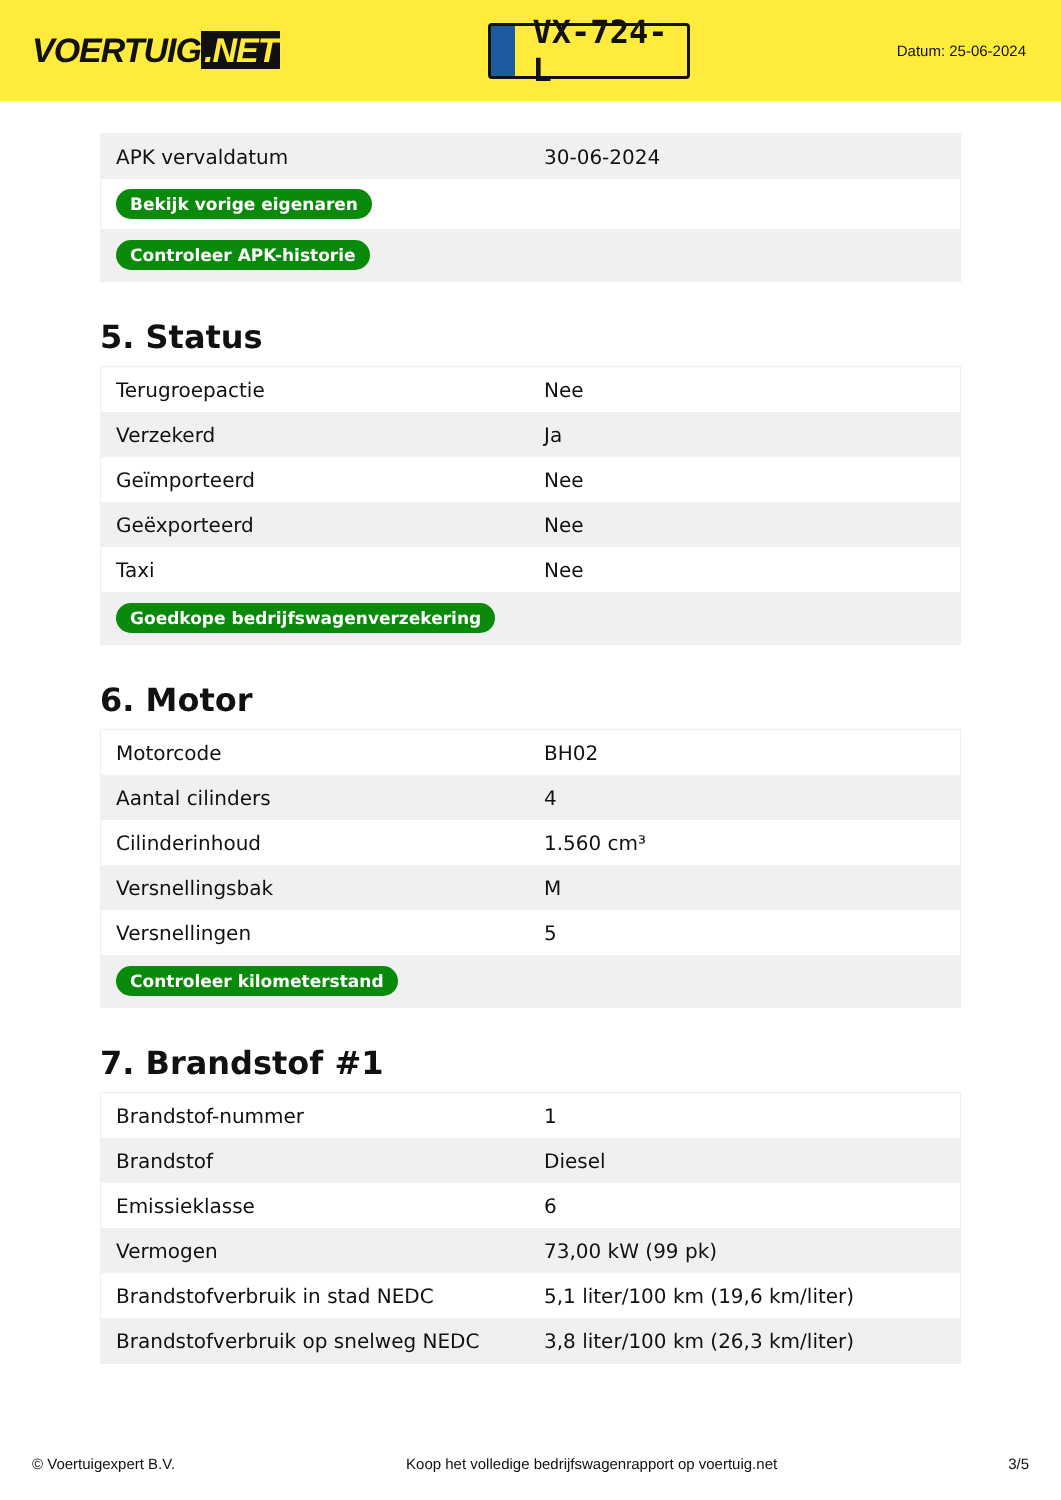VOERTUIG.NET
VX-724-L
Datum: 25-06-2024
| APK vervaldatum | 30-06-2024 |
| Bekijk vorige eigenaren | |
| Controleer APK-historie | |
5. Status
| Terugroepactie | Nee |
| Verzekerd | Ja |
| Geïmporteerd | Nee |
| Geëxporteerd | Nee |
| Taxi | Nee |
| Goedkope bedrijfswagenverzekering | |
6. Motor
| Motorcode | BH02 |
| Aantal cilinders | 4 |
| Cilinderinhoud | 1.560 cm³ |
| Versnellingsbak | M |
| Versnellingen | 5 |
| Controleer kilometerstand | |
7. Brandstof #1
| Brandstof-nummer | 1 |
| Brandstof | Diesel |
| Emissieklasse | 6 |
| Vermogen | 73,00 kW (99 pk) |
| Brandstofverbruik in stad NEDC | 5,1 liter/100 km (19,6 km/liter) |
| Brandstofverbruik op snelweg NEDC | 3,8 liter/100 km (26,3 km/liter) |
© Voertuigexpert B.V. Koop het volledige bedrijfswagenrapport op voertuig.net 3/5